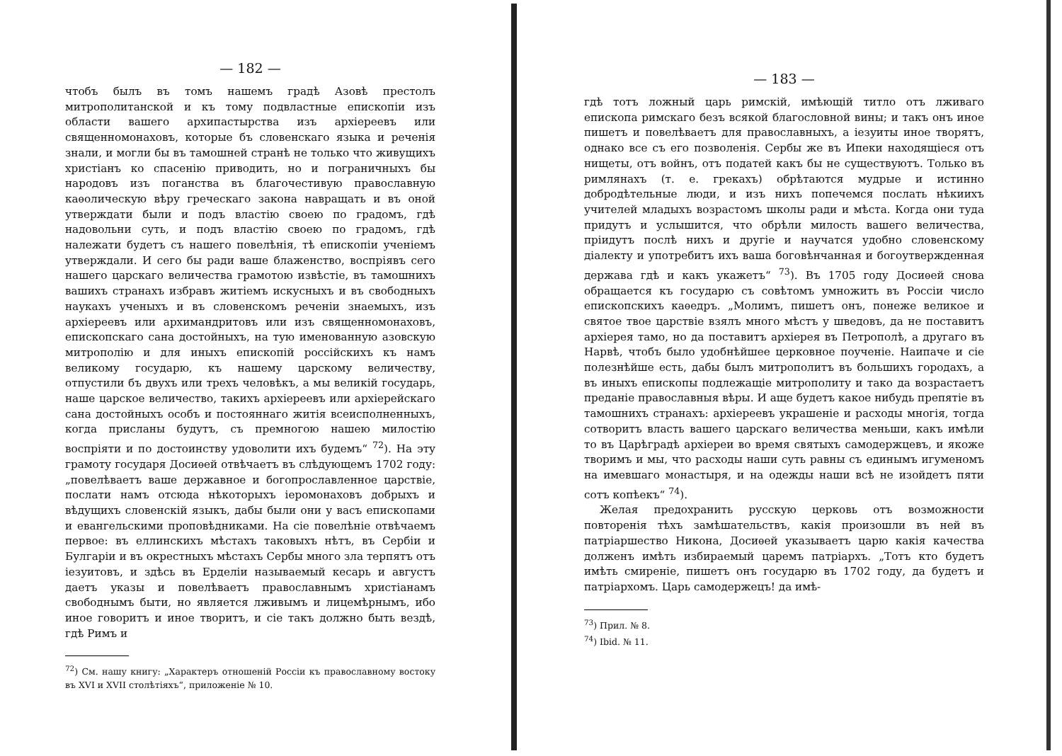— 182 —
чтобъ былъ въ томъ нашемъ градѣ Азовѣ престолъ митрополитанской и къ тому подвластные епископіи изъ области вашего архипастырства изъ архіереевъ или священномонаховъ, которые бъ словенскаго языка и реченія знали, и могли бы въ тамошней странѣ не только что живущихъ христіанъ ко спасенію приводить, но и пограничныхъ бы народовъ изъ поганства въ благочестивую православную каѳолическую вѣру греческаго закона навращать и въ оной утверждати были и подъ властію своею по градомъ, гдѣ надовольни суть, и подъ властію своею по градомъ, гдѣ належати будетъ съ нашего повелѣнія, тѣ епископіи ученіемъ утверждали. И сего бы ради ваше блаженство, воспріявъ сего нашего царскаго величества грамотою извѣстіе, въ тамошнихъ вашихъ странахъ избравъ житіемъ искусныхъ и въ свободныхъ наукахъ ученыхъ и въ словенскомъ реченіи знаемыхъ, изъ архіереевъ или архимандритовъ или изъ священномонаховъ, епископскаго сана достойныхъ, на тую именованную азовскую митрополію и для иныхъ епископій россійскихъ къ намъ великому государю, къ нашему царскому величеству, отпустили бъ двухъ или трехъ человѣкъ, а мы великій государь, наше царское величество, такихъ архіереевъ или архіерейскаго сана достойныхъ особъ и постояннаго житія всеисполненныхъ, когда присланы будутъ, съ премногою нашею милостію воспріяти и по достоинству удоволити ихъ будемъ“ <sup>72</sup>). На эту грамоту государя Досиѳей отвѣчаетъ въ слѣдующемъ 1702 году: „повелѣваетъ ваше державное и богопрославленное царствіе, послати намъ отсюда нѣкоторыхъ іеромонаховъ добрыхъ и вѣдущихъ словенскій языкъ, дабы были они у васъ епископами и евангельскими проповѣдниками. На сіе повелѣніе отвѣчаемъ первое: въ еллинскихъ мѣстахъ таковыхъ нѣтъ, въ Сербіи и Булгаріи и въ окрестныхъ мѣстахъ Сербы много зла терпятъ отъ іезуитовъ, и здѣсь въ Ерделіи называемый кесарь и августъ даетъ указы и повелѣваетъ православнымъ христіанамъ свободнымъ быти, но является лживымъ и лицемѣрнымъ, ибо иное говоритъ и иное творитъ, и сіе такъ должно быть вездѣ, гдѣ Римъ и
<sup>72</sup>) См. нашу книгу: „Характеръ отношеній Россіи къ православному востоку въ XVI и XVII столѣтіяхъ“, приложеніе № 10.
— 183 —
гдѣ тотъ ложный царь римскій, имѣющій титло отъ лживаго епископа римскаго безъ всякой благословной вины; и такъ онъ иное пишетъ и повелѣваетъ для православныхъ, а іезуиты иное творятъ, однако все съ его позволенія. Сербы же въ Ипеки находящіеся отъ нищеты, отъ войнъ, отъ податей какъ бы не существуютъ. Только въ римлянахъ (т. е. грекахъ) обрѣтаются мудрые и истинно добродѣтельные люди, и изъ нихъ попечемся послать нѣкиихъ учителей младыхъ возрастомъ школы ради и мѣста. Когда они туда придутъ и услышится, что обрѣли милость вашего величества, пріидутъ послѣ нихъ и другіе и научатся удобно словенскому діалекту и употребитъ ихъ ваша боговѣнчанная и богоутвержденная держава гдѣ и какъ укажетъ“ <sup>73</sup>). Въ 1705 году Досиѳей снова обращается къ государю съ совѣтомъ умножить въ Россіи число епископскихъ каѳедръ. „Молимъ, пишетъ онъ, понеже великое и святое твое царствіе взялъ много мѣстъ у шведовъ, да не поставитъ архіерея тамо, но да поставитъ архіерея въ Петрополѣ, а другаго въ Нарвѣ, чтобъ было удобнѣйшее церковное поученіе. Наипаче и сіе полезнѣйше есть, дабы былъ митрополитъ въ большихъ городахъ, а въ иныхъ епископы подлежащіе митрополиту и тако да возрастаетъ преданіе православныя вѣры. И аще будетъ какое нибудь препятіе въ тамошнихъ странахъ: архіереевъ украшеніе и расходы многія, тогда сотворитъ власть вашего царскаго величества меньши, какъ имѣли то въ Царѣградѣ архіереи во время святыхъ самодержцевъ, и якоже творимъ и мы, что расходы наши суть равны съ единымъ игуменомъ на имевшаго монастыря, и на одежды наши всѣ не изойдетъ пяти сотъ копѣекъ“ <sup>74</sup>).
Желая предохранить русскую церковь отъ возможности повторенія тѣхъ замѣшательствъ, какія произошли въ ней въ патріаршество Никона, Досиѳей указываетъ царю какія качества долженъ имѣть избираемый царемъ патріархъ. „Тотъ кто будетъ имѣть смиреніе, пишетъ онъ государю въ 1702 году, да будетъ и патріархомъ. Царь самодержецъ! да имѣ-
<sup>73</sup>) Прил. № 8.
<sup>74</sup>) Ibid. № 11.